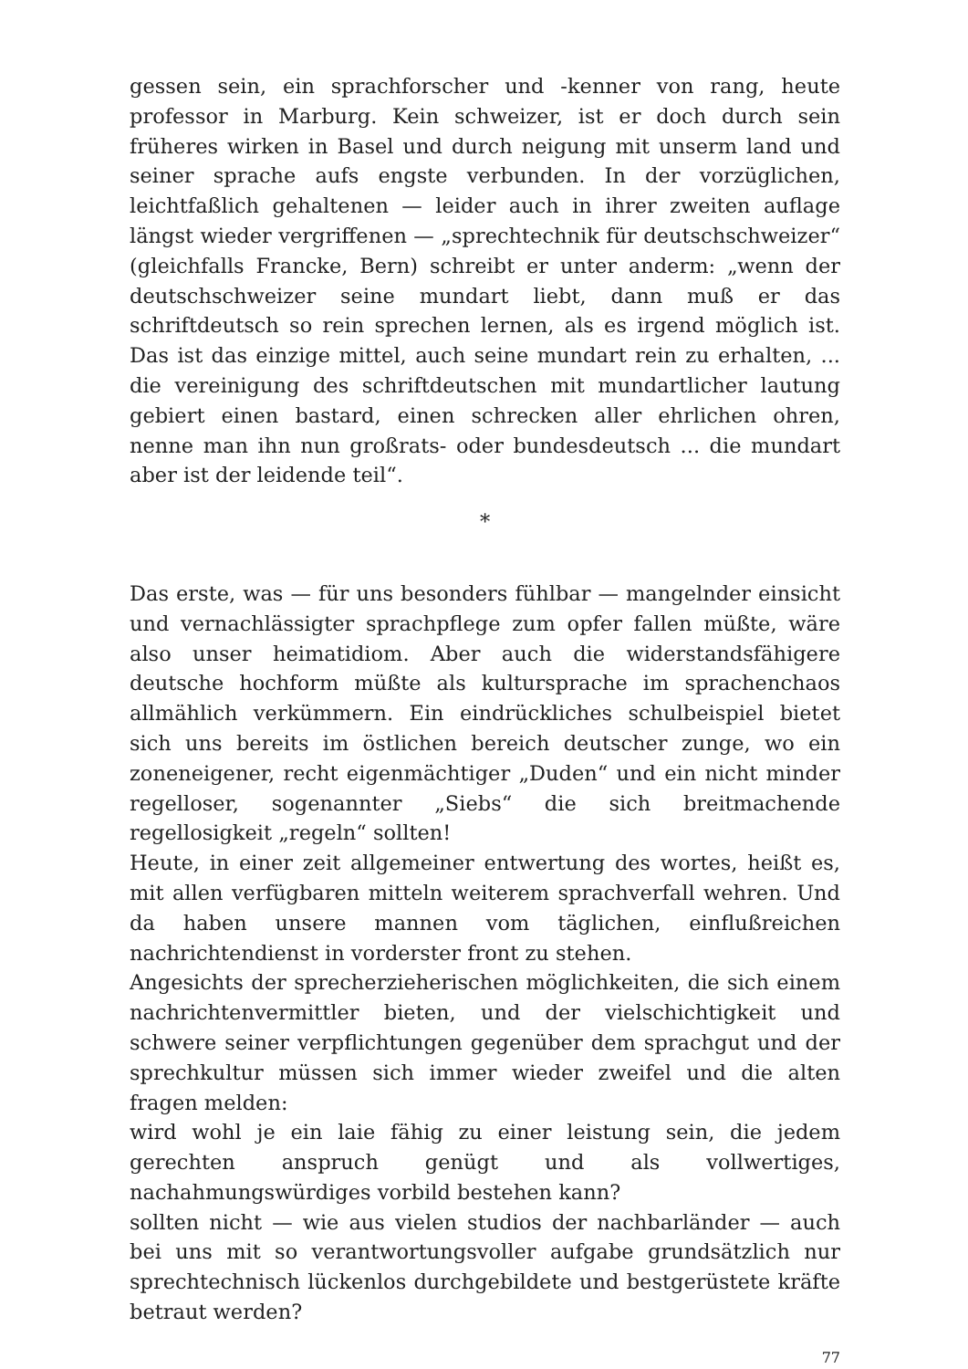gessen sein, ein sprachforscher und -kenner von rang, heute professor in Marburg. Kein schweizer, ist er doch durch sein früheres wirken in Basel und durch neigung mit unserm land und seiner sprache aufs engste verbunden. In der vorzüglichen, leichtfaßlich gehaltenen — leider auch in ihrer zweiten auflage längst wieder vergriffenen — „sprechtechnik für deutschschweizer“ (gleichfalls Francke, Bern) schreibt er unter anderm: „wenn der deutschschweizer seine mundart liebt, dann muß er das schriftdeutsch so rein sprechen lernen, als es irgend möglich ist. Das ist das einzige mittel, auch seine mundart rein zu erhalten, ... die vereinigung des schriftdeutschen mit mundartlicher lautung gebiert einen bastard, einen schrecken aller ehrlichen ohren, nenne man ihn nun großrats- oder bundesdeutsch ... die mundart aber ist der leidende teil“.
*
Das erste, was — für uns besonders fühlbar — mangelnder einsicht und vernachlässigter sprachpflege zum opfer fallen müßte, wäre also unser heimatidiom. Aber auch die widerstandsfähigere deutsche hochform müßte als kultursprache im sprachenchaos allmählich verkümmern. Ein eindrückliches schulbeispiel bietet sich uns bereits im östlichen bereich deutscher zunge, wo ein zoneneigener, recht eigenmächtiger „Duden“ und ein nicht minder regelloser, sogenannter „Siebs“ die sich breitmachende regellosigkeit „regeln“ sollten!
Heute, in einer zeit allgemeiner entwertung des wortes, heißt es, mit allen verfügbaren mitteln weiterem sprachverfall wehren. Und da haben unsere mannen vom täglichen, einflußreichen nachrichtendienst in vorderster front zu stehen.
Angesichts der sprecherzieherischen möglichkeiten, die sich einem nachrichtenvermittler bieten, und der vielschichtigkeit und schwere seiner verpflichtungen gegenüber dem sprachgut und der sprechkultur müssen sich immer wieder zweifel und die alten fragen melden:
wird wohl je ein laie fähig zu einer leistung sein, die jedem gerechten anspruch genügt und als vollwertiges, nachahmungswürdiges vorbild bestehen kann?
sollten nicht — wie aus vielen studios der nachbarländer — auch bei uns mit so verantwortungsvoller aufgabe grundsätzlich nur sprechtechnisch lückenlos durchgebildete und bestgerüstete kräfte betraut werden?
77